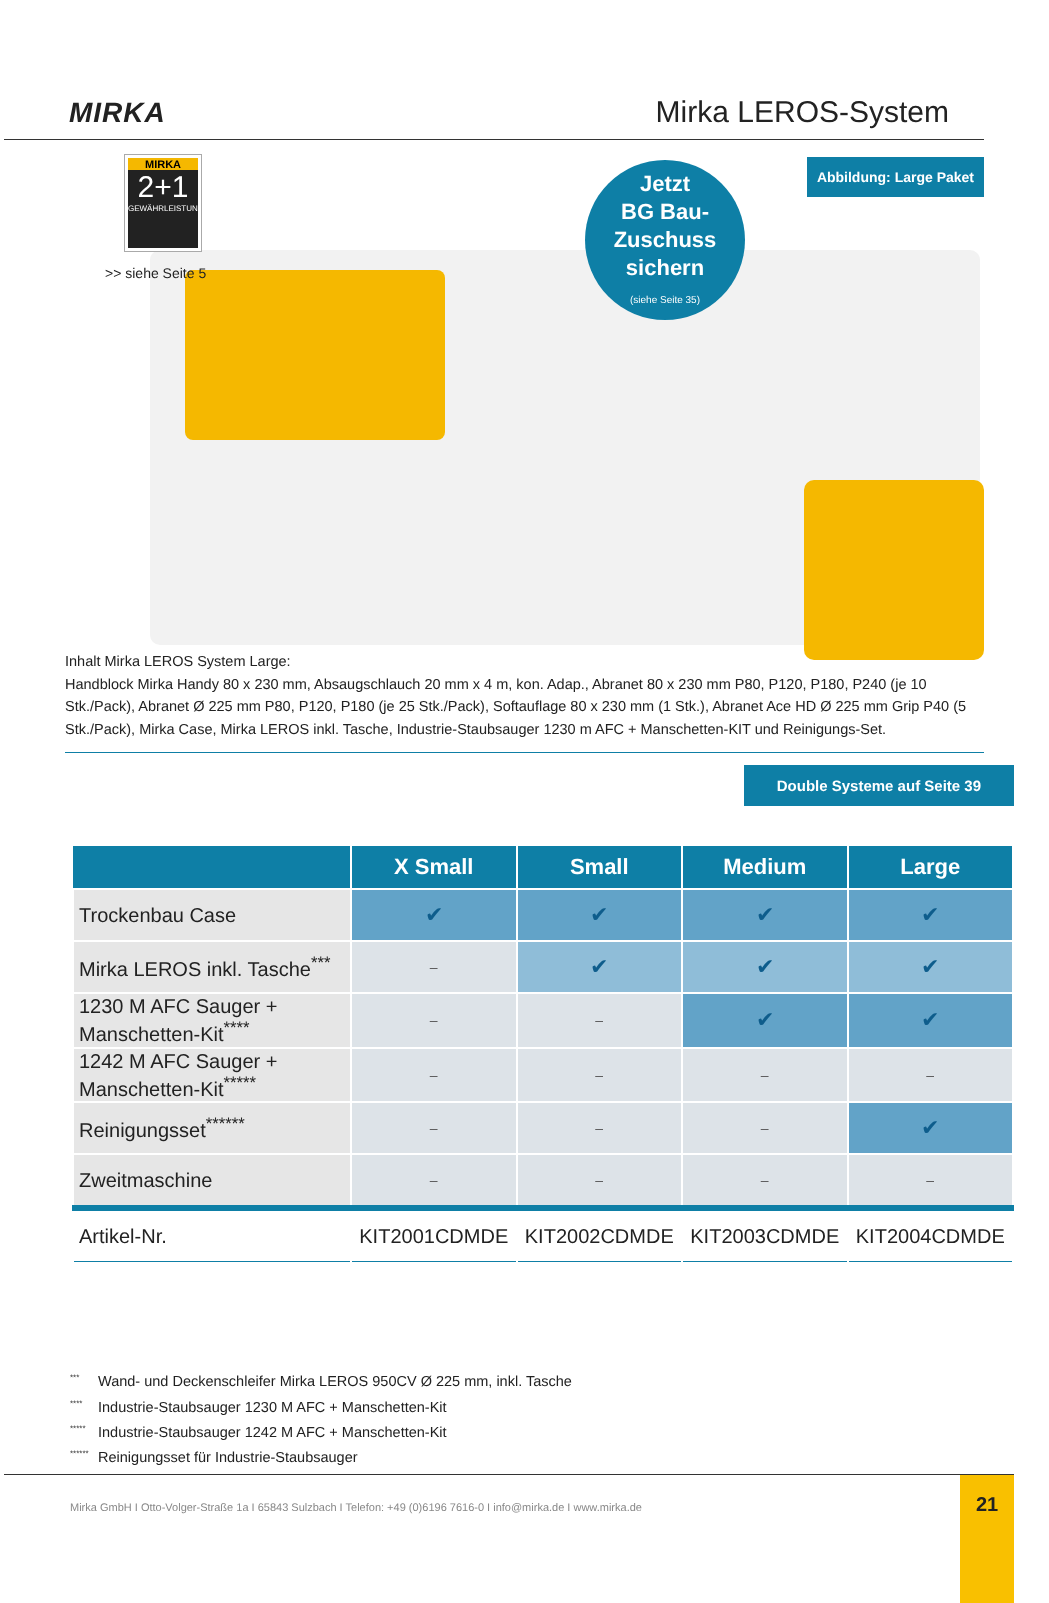MIRKA
Mirka LEROS-System
MIRKA
2+1
GEWÄHRLEISTUNG
>> siehe Seite 5
Jetzt
BG Bau-
Zuschuss
sichern
(siehe Seite 35)
Abbildung: Large Paket
Inhalt Mirka LEROS System Large:
Handblock Mirka Handy 80 x 230 mm, Absaugschlauch 20 mm x 4 m, kon. Adap., Abranet 80 x 230 mm P80, P120, P180, P240 (je 10 Stk./Pack), Abranet Ø 225 mm P80, P120, P180 (je 25 Stk./Pack), Softauflage 80 x 230 mm (1 Stk.), Abranet Ace HD Ø 225 mm Grip P40 (5 Stk./Pack), Mirka Case, Mirka LEROS inkl. Tasche, Industrie-Staubsauger 1230 m AFC + Manschetten-KIT und Reinigungs-Set.
Double Systeme auf Seite 39
| | X Small | Small | Medium | Large |
| --- | --- | --- | --- | --- |
| Trockenbau Case | ✔ | ✔ | ✔ | ✔ |
| Mirka LEROS inkl. Tasche<sup>***</sup> | – | ✔ | ✔ | ✔ |
| 1230 M AFC Sauger + Manschetten-Kit<sup>****</sup> | – | – | ✔ | ✔ |
| 1242 M AFC Sauger + Manschetten-Kit<sup>*****</sup> | – | – | – | – |
| Reinigungsset<sup>******</sup> | – | – | – | ✔ |
| Zweitmaschine | – | – | – | – |
| Artikel-Nr. | KIT2001CDMDE | KIT2002CDMDE | KIT2003CDMDE | KIT2004CDMDE |
<sup>***</sup> Wand- und Deckenschleifer Mirka LEROS 950CV Ø 225 mm, inkl. Tasche
<sup>****</sup> Industrie-Staubsauger 1230 M AFC + Manschetten-Kit
<sup>*****</sup> Industrie-Staubsauger 1242 M AFC + Manschetten-Kit
<sup>******</sup> Reinigungsset für Industrie-Staubsauger
Mirka GmbH I Otto-Volger-Straße 1a I 65843 Sulzbach I Telefon: +49 (0)6196 7616-0 I info@mirka.de I www.mirka.de
21